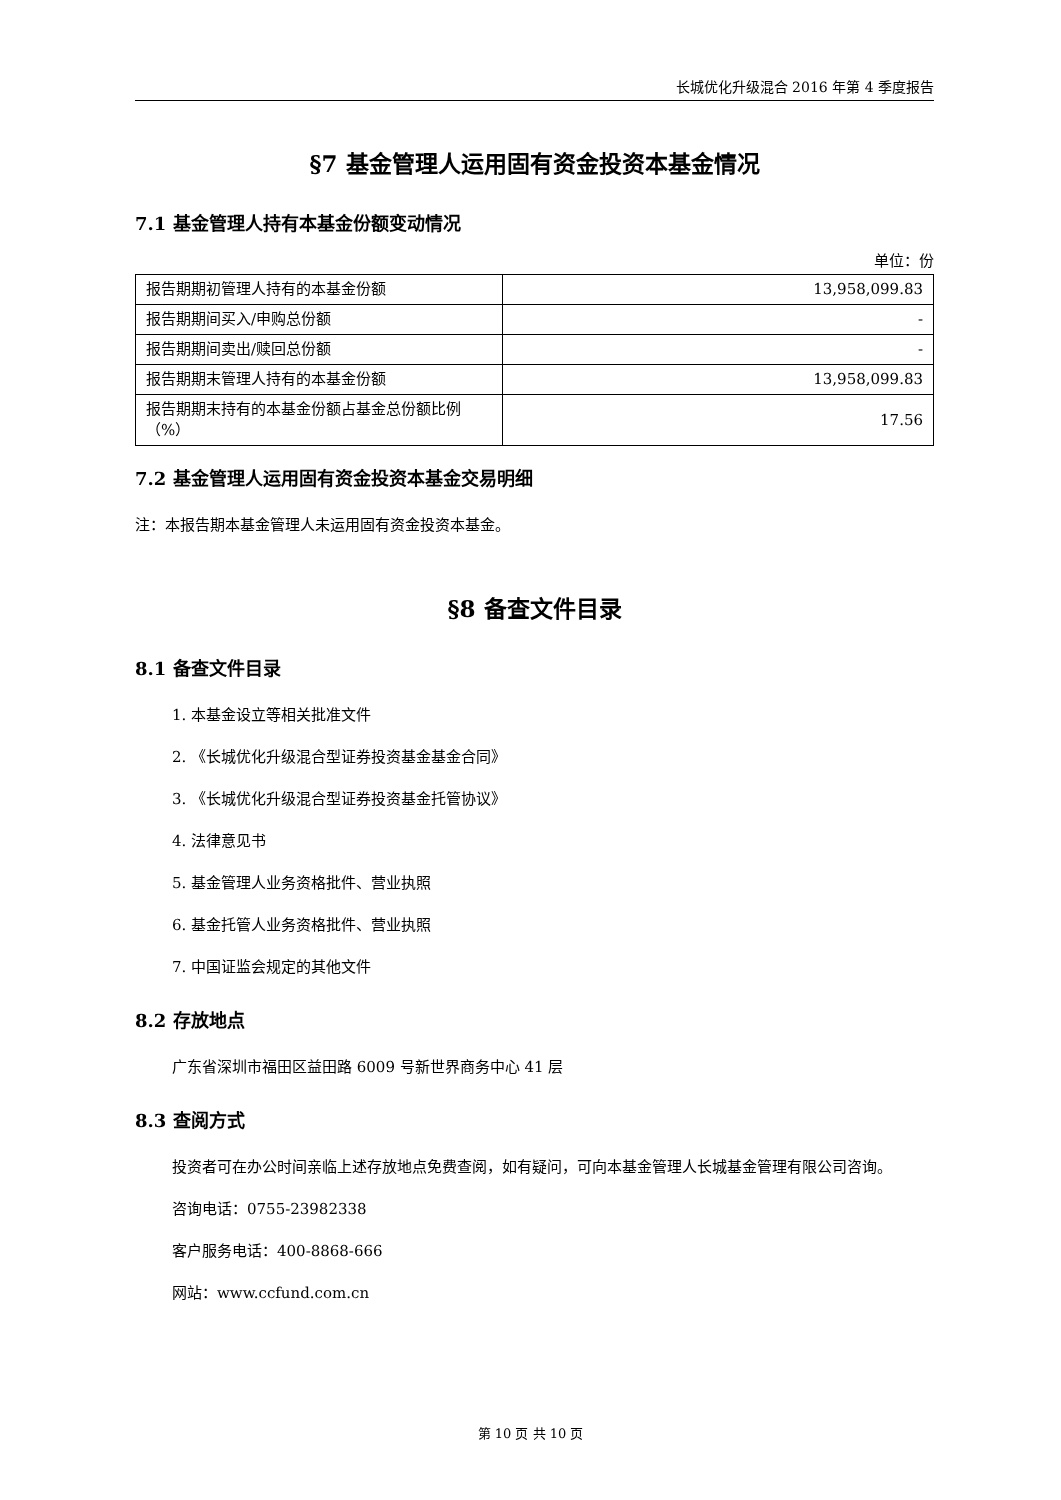长城优化升级混合 2016 年第 4 季度报告
§7 基金管理人运用固有资金投资本基金情况
7.1 基金管理人持有本基金份额变动情况
单位：份
| 报告期期初管理人持有的本基金份额 | 13,958,099.83 |
| 报告期期间买入/申购总份额 | - |
| 报告期期间卖出/赎回总份额 | - |
| 报告期期末管理人持有的本基金份额 | 13,958,099.83 |
| 报告期期末持有的本基金份额占基金总份额比例（%） | 17.56 |
7.2 基金管理人运用固有资金投资本基金交易明细
注：本报告期本基金管理人未运用固有资金投资本基金。
§8 备查文件目录
8.1 备查文件目录
1. 本基金设立等相关批准文件
2. 《长城优化升级混合型证券投资基金基金合同》
3. 《长城优化升级混合型证券投资基金托管协议》
4. 法律意见书
5. 基金管理人业务资格批件、营业执照
6. 基金托管人业务资格批件、营业执照
7. 中国证监会规定的其他文件
8.2 存放地点
广东省深圳市福田区益田路 6009 号新世界商务中心 41 层
8.3 查阅方式
投资者可在办公时间亲临上述存放地点免费查阅，如有疑问，可向本基金管理人长城基金管理有限公司咨询。
咨询电话：0755-23982338
客户服务电话：400-8868-666
网站：www.ccfund.com.cn
第 10 页 共 10 页